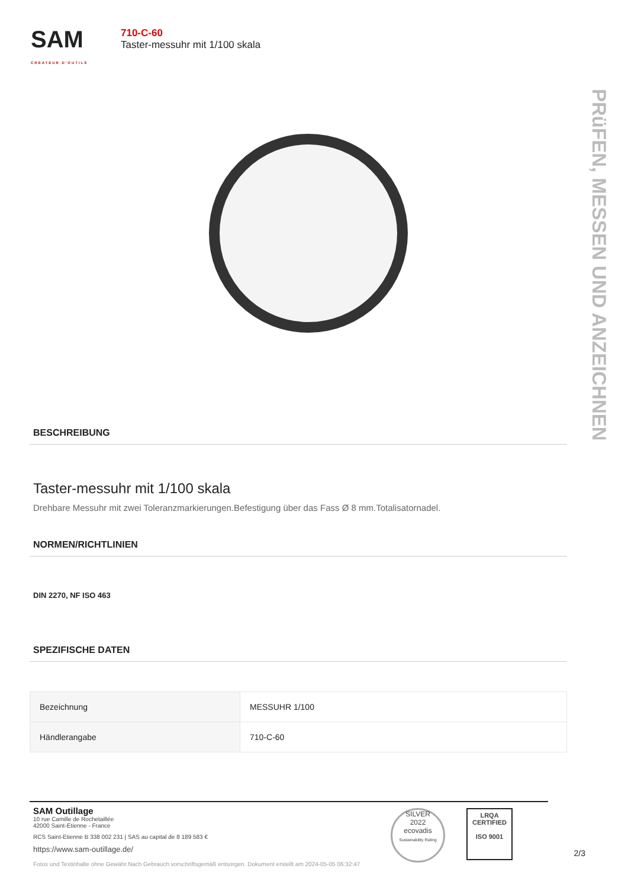SAM
CRÉATEUR D'OUTILS
710-C-60
Taster-messuhr mit 1/100 skala
PRüFEN, MESSEN UND ANZEICHNEN
BESCHREIBUNG
Taster-messuhr mit 1/100 skala
Drehbare Messuhr mit zwei Toleranzmarkierungen.Befestigung über das Fass Ø 8 mm.Totalisatornadel.
NORMEN/RICHTLINIEN
DIN 2270, NF ISO 463
SPEZIFISCHE DATEN
| Bezeichnung | MESSUHR 1/100 |
| Händlerangabe | 710-C-60 |
SAM Outillage
10 rue Camille de Rochetaillée
42000 Saint-Etienne - France
RCS Saint-Etienne B 338 002 231 | SAS au capital de 8 189 583 €
https://www.sam-outillage.de/
Fotos und Textinhalte ohne Gewähr.Nach Gebrauch vorschriftsgemäß entsorgen. Dokument erstellt am 2024-05-05 06:32:47
SILVER
2022
ecovadis
Sustainability Rating
LRQA
CERTIFIED
ISO 9001
2/3